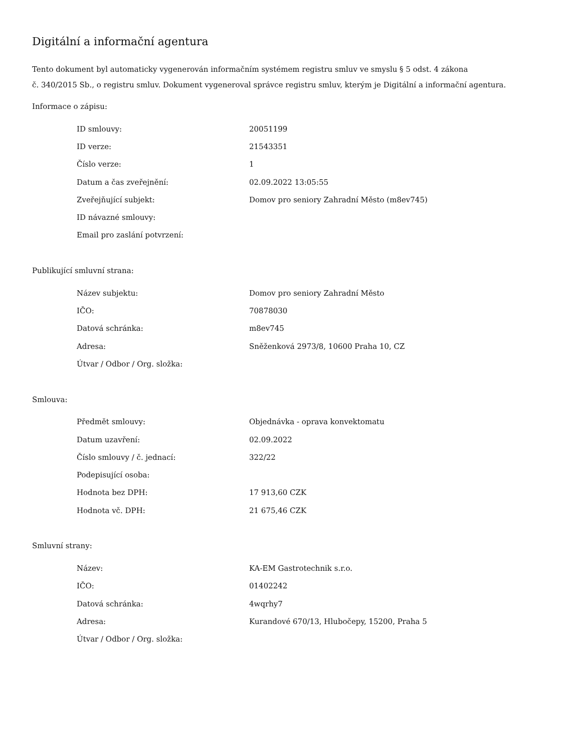Digitální a informační agentura
Tento dokument byl automaticky vygenerován informačním systémem registru smluv ve smyslu § 5 odst. 4 zákona
č. 340/2015 Sb., o registru smluv. Dokument vygeneroval správce registru smluv, kterým je Digitální a informační agentura.
Informace o zápisu:
| ID smlouvy: | 20051199 |
| ID verze: | 21543351 |
| Číslo verze: | 1 |
| Datum a čas zveřejnění: | 02.09.2022 13:05:55 |
| Zveřejňující subjekt: | Domov pro seniory Zahradní Město (m8ev745) |
| ID návazné smlouvy: | |
| Email pro zaslání potvrzení: | |
Publikující smluvní strana:
| Název subjektu: | Domov pro seniory Zahradní Město |
| IČO: | 70878030 |
| Datová schránka: | m8ev745 |
| Adresa: | Sněženková 2973/8, 10600 Praha 10, CZ |
| Útvar / Odbor / Org. složka: | |
Smlouva:
| Předmět smlouvy: | Objednávka - oprava konvektomatu |
| Datum uzavření: | 02.09.2022 |
| Číslo smlouvy / č. jednací: | 322/22 |
| Podepisující osoba: | |
| Hodnota bez DPH: | 17 913,60 CZK |
| Hodnota vč. DPH: | 21 675,46 CZK |
Smluvní strany:
| Název: | KA-EM Gastrotechnik s.r.o. |
| IČO: | 01402242 |
| Datová schránka: | 4wqrhy7 |
| Adresa: | Kurandové 670/13, Hlubočepy, 15200, Praha 5 |
| Útvar / Odbor / Org. složka: | |